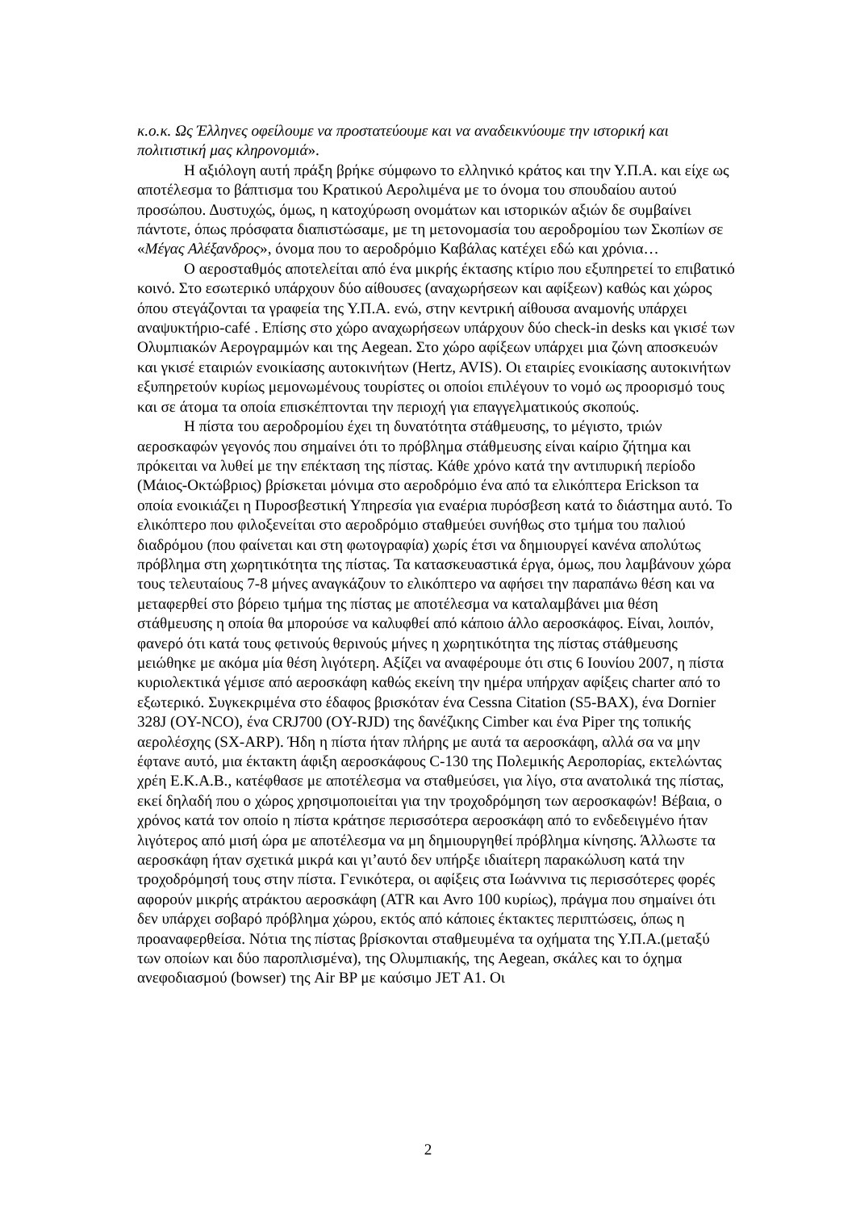κ.ο.κ. Ως Έλληνες οφείλουμε να προστατεύουμε και να αναδεικνύουμε την ιστορική και πολιτιστική μας κληρονομιά».
Η αξιόλογη αυτή πράξη βρήκε σύμφωνο το ελληνικό κράτος και την Υ.Π.Α. και είχε ως αποτέλεσμα το βάπτισμα του Κρατικού Αερολιμένα με το όνομα του σπουδαίου αυτού προσώπου. Δυστυχώς, όμως, η κατοχύρωση ονομάτων και ιστορικών αξιών δε συμβαίνει πάντοτε, όπως πρόσφατα διαπιστώσαμε, με τη μετονομασία του αεροδρομίου των Σκοπίων σε «Μέγας Αλέξανδρος», όνομα που το αεροδρόμιο Καβάλας κατέχει εδώ και χρόνια…
Ο αεροσταθμός αποτελείται από ένα μικρής έκτασης κτίριο που εξυπηρετεί το επιβατικό κοινό. Στο εσωτερικό υπάρχουν δύο αίθουσες (αναχωρήσεων και αφίξεων) καθώς και χώρος όπου στεγάζονται τα γραφεία της Υ.Π.Α. ενώ, στην κεντρική αίθουσα αναμονής υπάρχει αναψυκτήριο-café . Επίσης στο χώρο αναχωρήσεων υπάρχουν δύο check-in desks και γκισέ των Ολυμπιακών Αερογραμμών και της Aegean. Στο χώρο αφίξεων υπάρχει μια ζώνη αποσκευών και γκισέ εταιριών ενοικίασης αυτοκινήτων (Hertz, AVIS). Οι εταιρίες ενοικίασης αυτοκινήτων εξυπηρετούν κυρίως μεμονωμένους τουρίστες οι οποίοι επιλέγουν το νομό ως προορισμό τους και σε άτομα τα οποία επισκέπτονται την περιοχή για επαγγελματικούς σκοπούς.
Η πίστα του αεροδρομίου έχει τη δυνατότητα στάθμευσης, το μέγιστο, τριών αεροσκαφών γεγονός που σημαίνει ότι το πρόβλημα στάθμευσης είναι καίριο ζήτημα και πρόκειται να λυθεί με την επέκταση της πίστας. Κάθε χρόνο κατά την αντιπυρική περίοδο (Μάιος-Οκτώβριος) βρίσκεται μόνιμα στο αεροδρόμιο ένα από τα ελικόπτερα Erickson τα οποία ενοικιάζει η Πυροσβεστική Υπηρεσία για εναέρια πυρόσβεση κατά το διάστημα αυτό. Το ελικόπτερο που φιλοξενείται στο αεροδρόμιο σταθμεύει συνήθως στο τμήμα του παλιού διαδρόμου (που φαίνεται και στη φωτογραφία) χωρίς έτσι να δημιουργεί κανένα απολύτως πρόβλημα στη χωρητικότητα της πίστας. Τα κατασκευαστικά έργα, όμως, που λαμβάνουν χώρα τους τελευταίους 7-8 μήνες αναγκάζουν το ελικόπτερο να αφήσει την παραπάνω θέση και να μεταφερθεί στο βόρειο τμήμα της πίστας με αποτέλεσμα να καταλαμβάνει μια θέση στάθμευσης η οποία θα μπορούσε να καλυφθεί από κάποιο άλλο αεροσκάφος. Είναι, λοιπόν, φανερό ότι κατά τους φετινούς θερινούς μήνες η χωρητικότητα της πίστας στάθμευσης μειώθηκε με ακόμα μία θέση λιγότερη. Αξίζει να αναφέρουμε ότι στις 6 Ιουνίου 2007, η πίστα κυριολεκτικά γέμισε από αεροσκάφη καθώς εκείνη την ημέρα υπήρχαν αφίξεις charter από το εξωτερικό. Συγκεκριμένα στο έδαφος βρισκόταν ένα Cessna Citation (S5-BAX), ένα Dornier 328J (OY-NCO), ένα CRJ700 (OY-RJD) της δανέζικης Cimber και ένα Piper της τοπικής αερολέσχης (SX-ARP). Ήδη η πίστα ήταν πλήρης με αυτά τα αεροσκάφη, αλλά σα να μην έφτανε αυτό, μια έκτακτη άφιξη αεροσκάφους C-130 της Πολεμικής Αεροπορίας, εκτελώντας χρέη Ε.Κ.Α.Β., κατέφθασε με αποτέλεσμα να σταθμεύσει, για λίγο, στα ανατολικά της πίστας, εκεί δηλαδή που ο χώρος χρησιμοποιείται για την τροχοδρόμηση των αεροσκαφών! Βέβαια, ο χρόνος κατά τον οποίο η πίστα κράτησε περισσότερα αεροσκάφη από το ενδεδειγμένο ήταν λιγότερος από μισή ώρα με αποτέλεσμα να μη δημιουργηθεί πρόβλημα κίνησης. Άλλωστε τα αεροσκάφη ήταν σχετικά μικρά και γι’αυτό δεν υπήρξε ιδιαίτερη παρακώλυση κατά την τροχοδρόμησή τους στην πίστα. Γενικότερα, οι αφίξεις στα Ιωάννινα τις περισσότερες φορές αφορούν μικρής ατράκτου αεροσκάφη (ATR και Avro 100 κυρίως), πράγμα που σημαίνει ότι δεν υπάρχει σοβαρό πρόβλημα χώρου, εκτός από κάποιες έκτακτες περιπτώσεις, όπως η προαναφερθείσα. Νότια της πίστας βρίσκονται σταθμευμένα τα οχήματα της Υ.Π.Α.(μεταξύ των οποίων και δύο παροπλισμένα), της Ολυμπιακής, της Aegean, σκάλες και το όχημα ανεφοδιασμού (bowser) της Air BP με καύσιμο JET A1. Οι
2